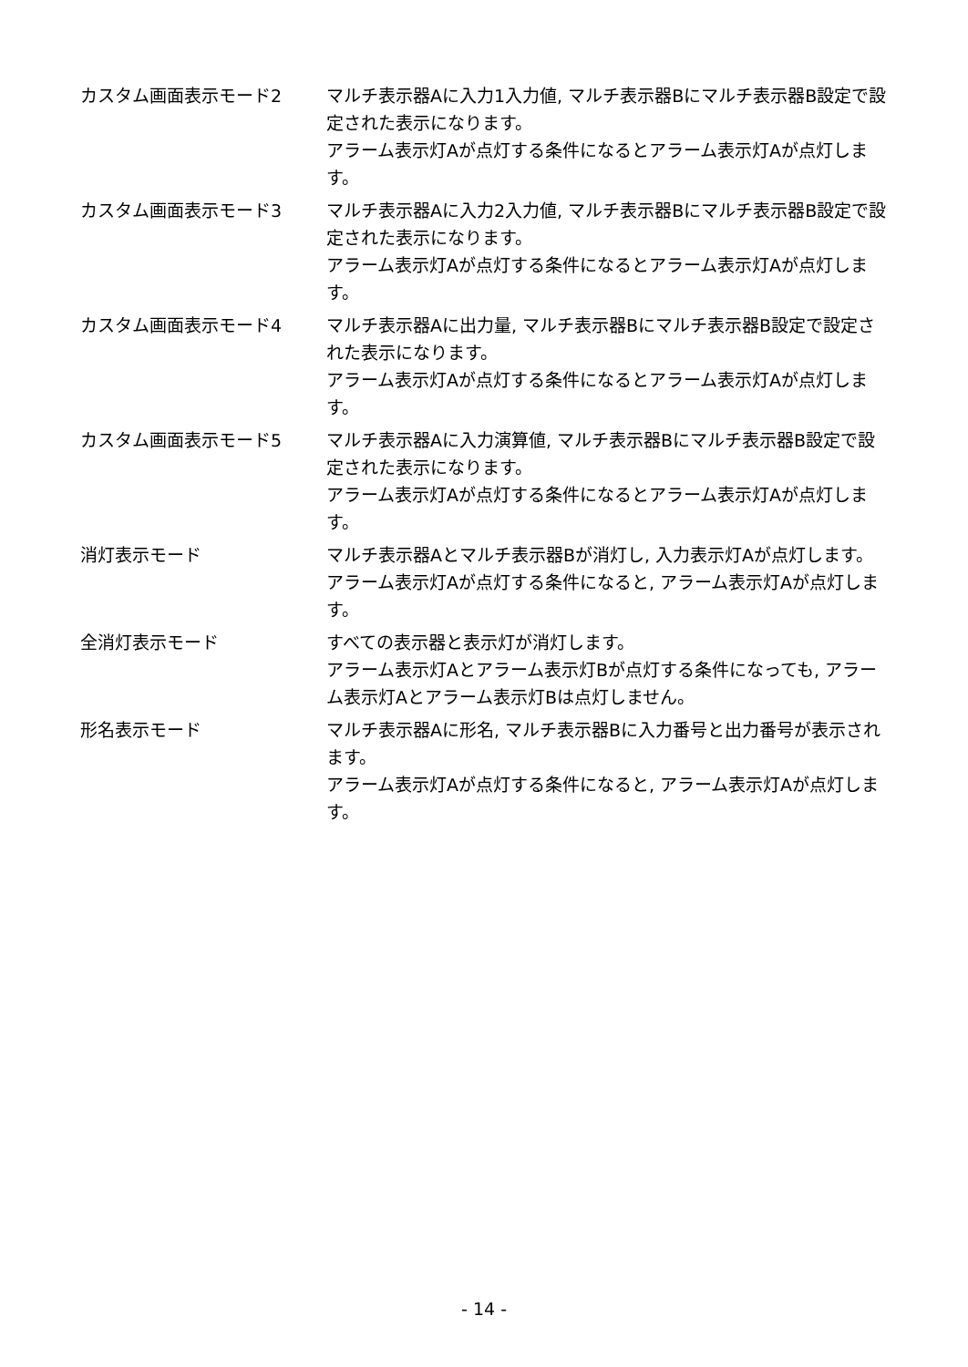カスタム画面表示モード2 マルチ表示器Aに入力1入力値, マルチ表示器Bにマルチ表示器B設定で設定された表示になります。
アラーム表示灯Aが点灯する条件になるとアラーム表示灯Aが点灯します。
カスタム画面表示モード3 マルチ表示器Aに入力2入力値, マルチ表示器Bにマルチ表示器B設定で設定された表示になります。
アラーム表示灯Aが点灯する条件になるとアラーム表示灯Aが点灯します。
カスタム画面表示モード4 マルチ表示器Aに出力量, マルチ表示器Bにマルチ表示器B設定で設定された表示になります。
アラーム表示灯Aが点灯する条件になるとアラーム表示灯Aが点灯します。
カスタム画面表示モード5 マルチ表示器Aに入力演算値, マルチ表示器Bにマルチ表示器B設定で設定された表示になります。
アラーム表示灯Aが点灯する条件になるとアラーム表示灯Aが点灯します。
消灯表示モード マルチ表示器Aとマルチ表示器Bが消灯し, 入力表示灯Aが点灯します。
アラーム表示灯Aが点灯する条件になると, アラーム表示灯Aが点灯します。
全消灯表示モード すべての表示器と表示灯が消灯します。
アラーム表示灯Aとアラーム表示灯Bが点灯する条件になっても, アラーム表示灯Aとアラーム表示灯Bは点灯しません。
形名表示モード マルチ表示器Aに形名, マルチ表示器Bに入力番号と出力番号が表示されます。
アラーム表示灯Aが点灯する条件になると, アラーム表示灯Aが点灯します。
- 14 -